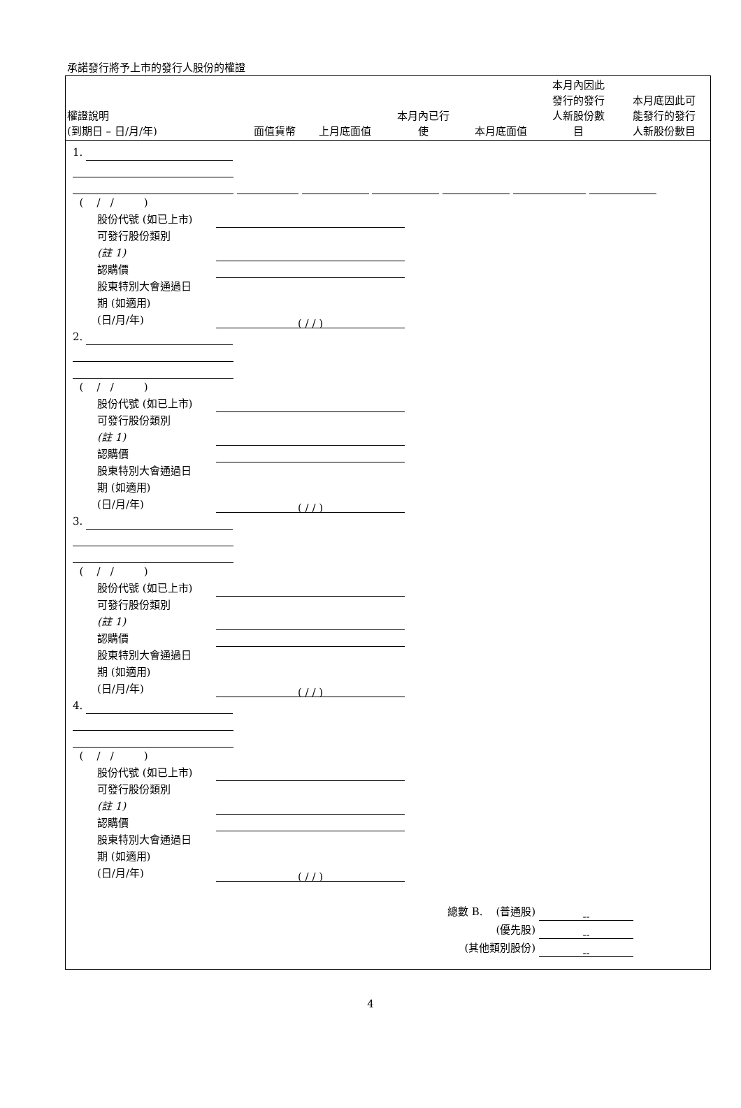承諾發行將予上市的發行人股份的權證
| 權證說明 (到期日 – 日/月/年) | 面值貨幣 | 上月底面值 | 本月內已行 使 | 本月底面值 | 本月內因此 發行的發行 人新股份數 目 | 本月底因此可 能發行的發行 人新股份數目 |
| --- | --- | --- | --- | --- | --- | --- |
1.
( / / )
股份代號 (如已上市)
可發行股份類別
(註 1)
認購價
股東特別大會通過日
期 (如適用)
(日/月/年) ( / / )
2.
( / / )
股份代號 (如已上市)
可發行股份類別
(註 1)
認購價
股東特別大會通過日
期 (如適用)
(日/月/年) ( / / )
3.
( / / )
股份代號 (如已上市)
可發行股份類別
(註 1)
認購價
股東特別大會通過日
期 (如適用)
(日/月/年) ( / / )
4.
( / / )
股份代號 (如已上市)
可發行股份類別
(註 1)
認購價
股東特別大會通過日
期 (如適用)
(日/月/年) ( / / )
總數 B. (普通股) --
(優先股) --
(其他類別股份) --
4